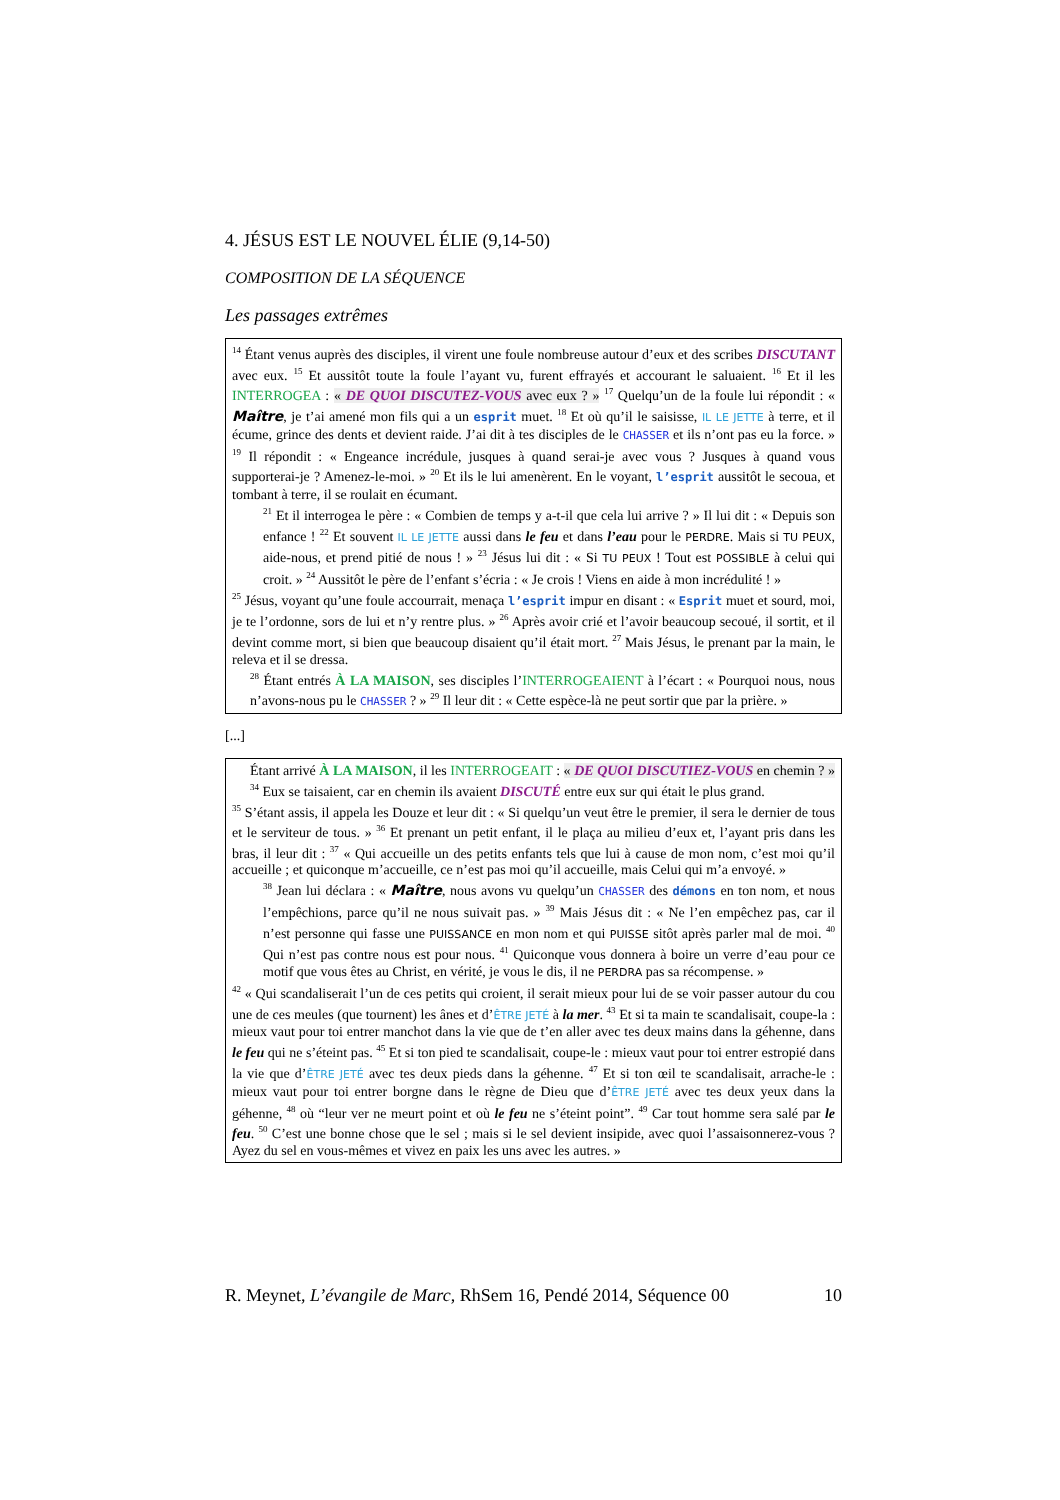4. JÉSUS EST LE NOUVEL ÉLIE (9,14-50)
COMPOSITION DE LA SÉQUENCE
Les passages extrêmes
<sup>14</sup> Étant venus auprès des disciples, il virent une foule nombreuse autour d’eux et des scribes DISCUTANT avec eux. <sup>15</sup> Et aussitôt toute la foule l’ayant vu, furent effrayés et accourant le saluaient. <sup>16</sup> Et il les INTERROGEA : « DE QUOI DISCUTEZ-VOUS avec eux ? » <sup>17</sup> Quelqu’un de la foule lui répondit : « Maître, je t’ai amené mon fils qui a un esprit muet. <sup>18</sup> Et où qu’il le saisisse, IL LE JETTE à terre, et il écume, grince des dents et devient raide. J’ai dit à tes disciples de le CHASSER et ils n’ont pas eu la force. » <sup>19</sup> Il répondit : « Engeance incrédule, jusques à quand serai-je avec vous ? Jusques à quand vous supporterai-je ? Amenez-le-moi. » <sup>20</sup> Et ils le lui amenèrent. En le voyant, l’esprit aussitôt le secoua, et tombant à terre, il se roulait en écumant.
<sup>21</sup> Et il interrogea le père : « Combien de temps y a-t-il que cela lui arrive ? » Il lui dit : « Depuis son enfance ! <sup>22</sup> Et souvent IL LE JETTE aussi dans le feu et dans l’eau pour le PERDRE. Mais si TU PEUX, aide-nous, et prend pitié de nous ! » <sup>23</sup> Jésus lui dit : « Si TU PEUX ! Tout est POSSIBLE à celui qui croit. » <sup>24</sup> Aussitôt le père de l’enfant s’écria : « Je crois ! Viens en aide à mon incrédulité ! »
<sup>25</sup> Jésus, voyant qu’une foule accourrait, menaça l’esprit impur en disant : « Esprit muet et sourd, moi, je te l’ordonne, sors de lui et n’y rentre plus. » <sup>26</sup> Après avoir crié et l’avoir beaucoup secoué, il sortit, et il devint comme mort, si bien que beaucoup disaient qu’il était mort. <sup>27</sup> Mais Jésus, le prenant par la main, le releva et il se dressa.
<sup>28</sup> Étant entrés À LA MAISON, ses disciples l’INTERROGEAIENT à l’écart : « Pourquoi nous, nous n’avons-nous pu le CHASSER ? » <sup>29</sup> Il leur dit : « Cette espèce-là ne peut sortir que par la prière. »
[...]
Étant arrivé À LA MAISON, il les INTERROGEAIT : « DE QUOI DISCUTIEZ-VOUS en chemin ? » <sup>34</sup> Eux se taisaient, car en chemin ils avaient DISCUTÉ entre eux sur qui était le plus grand.
<sup>35</sup> S’étant assis, il appela les Douze et leur dit : « Si quelqu’un veut être le premier, il sera le dernier de tous et le serviteur de tous. » <sup>36</sup> Et prenant un petit enfant, il le plaça au milieu d’eux et, l’ayant pris dans les bras, il leur dit : <sup>37</sup> « Qui accueille un des petits enfants tels que lui à cause de mon nom, c’est moi qu’il accueille ; et quiconque m’accueille, ce n’est pas moi qu’il accueille, mais Celui qui m’a envoyé. »
<sup>38</sup> Jean lui déclara : « Maître, nous avons vu quelqu’un CHASSER des démons en ton nom, et nous l’empêchions, parce qu’il ne nous suivait pas. » <sup>39</sup> Mais Jésus dit : « Ne l’en empêchez pas, car il n’est personne qui fasse une PUISSANCE en mon nom et qui PUISSE sitôt après parler mal de moi. <sup>40</sup> Qui n’est pas contre nous est pour nous. <sup>41</sup> Quiconque vous donnera à boire un verre d’eau pour ce motif que vous êtes au Christ, en vérité, je vous le dis, il ne PERDRA pas sa récompense. »
<sup>42</sup> « Qui scandaliserait l’un de ces petits qui croient, il serait mieux pour lui de se voir passer autour du cou une de ces meules (que tournent) les ânes et d’ÊTRE JETÉ à la mer. <sup>43</sup> Et si ta main te scandalisait, coupe-la : mieux vaut pour toi entrer manchot dans la vie que de t’en aller avec tes deux mains dans la géhenne, dans le feu qui ne s’éteint pas. <sup>45</sup> Et si ton pied te scandalisait, coupe-le : mieux vaut pour toi entrer estropié dans la vie que d’ÊTRE JETÉ avec tes deux pieds dans la géhenne. <sup>47</sup> Et si ton œil te scandalisait, arrache-le : mieux vaut pour toi entrer borgne dans le règne de Dieu que d’ÊTRE JETÉ avec tes deux yeux dans la géhenne, <sup>48</sup> où “leur ver ne meurt point et où le feu ne s’éteint point”. <sup>49</sup> Car tout homme sera salé par le feu. <sup>50</sup> C’est une bonne chose que le sel ; mais si le sel devient insipide, avec quoi l’assaisonnerez-vous ? Ayez du sel en vous-mêmes et vivez en paix les uns avec les autres. »
R. Meynet, L’évangile de Marc, RhSem 16, Pendé 2014, Séquence 00 10